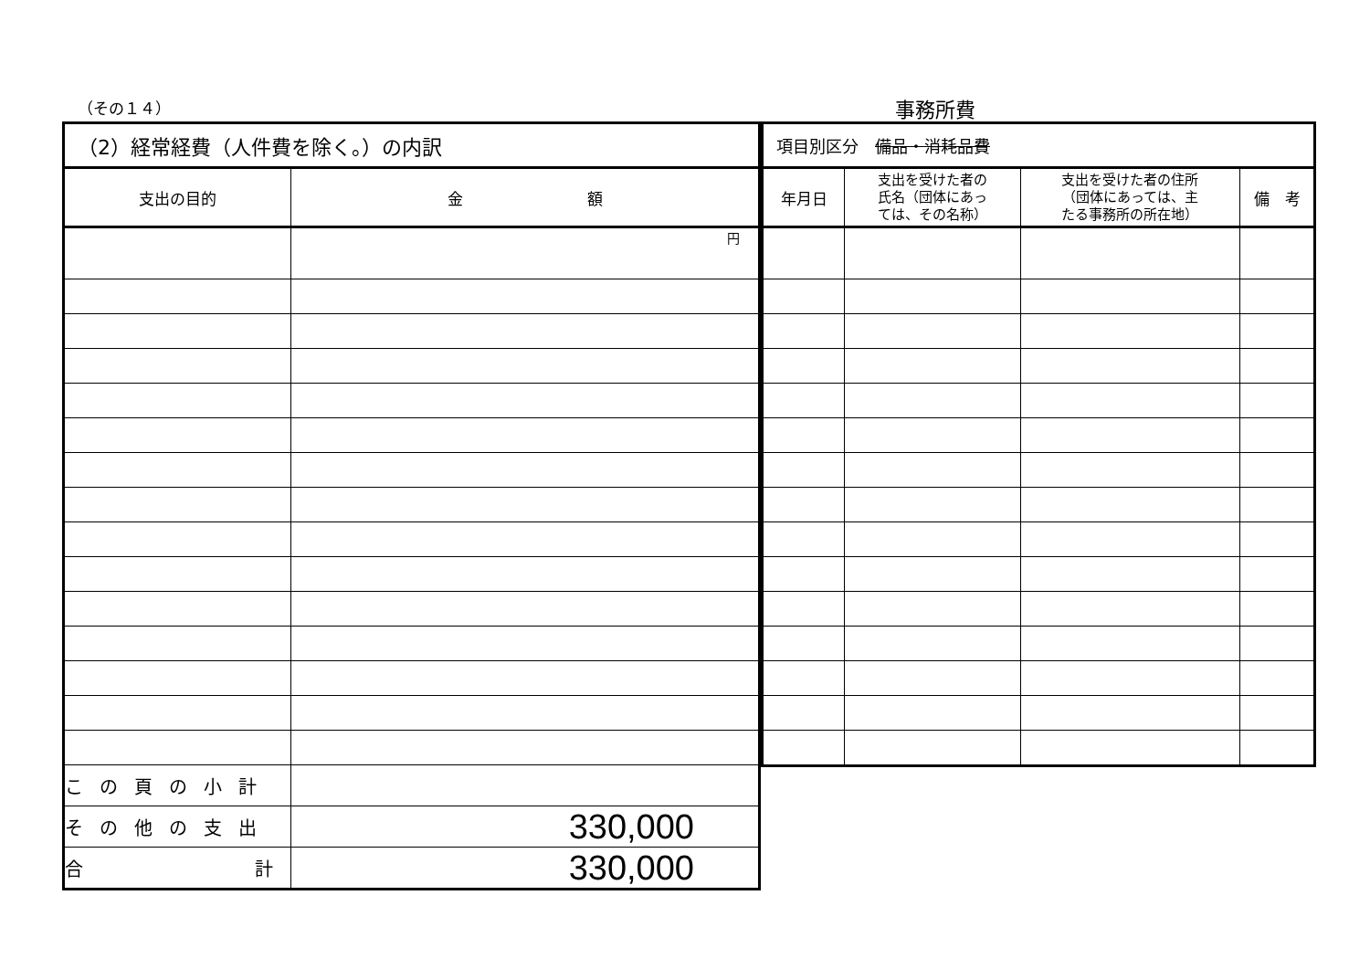（その１４） 事務所費
| （2）経常経費（人件費を除く。）の内訳 | |
| --- | --- |
| 支出の目的 | 金 額 |
| | 円 |
| この頁の小計 | |
| その他の支出 | 330,000 |
| 合 計 | 330,000 |
| 項目別区分 備品・消耗品費 | | | |
| --- | --- | --- | --- |
| 年月日 | 支出を受けた者の 氏名（団体にあっ ては、その名称） | 支出を受けた者の住所 （団体にあっては、主 たる事務所の所在地） | 備 考 |